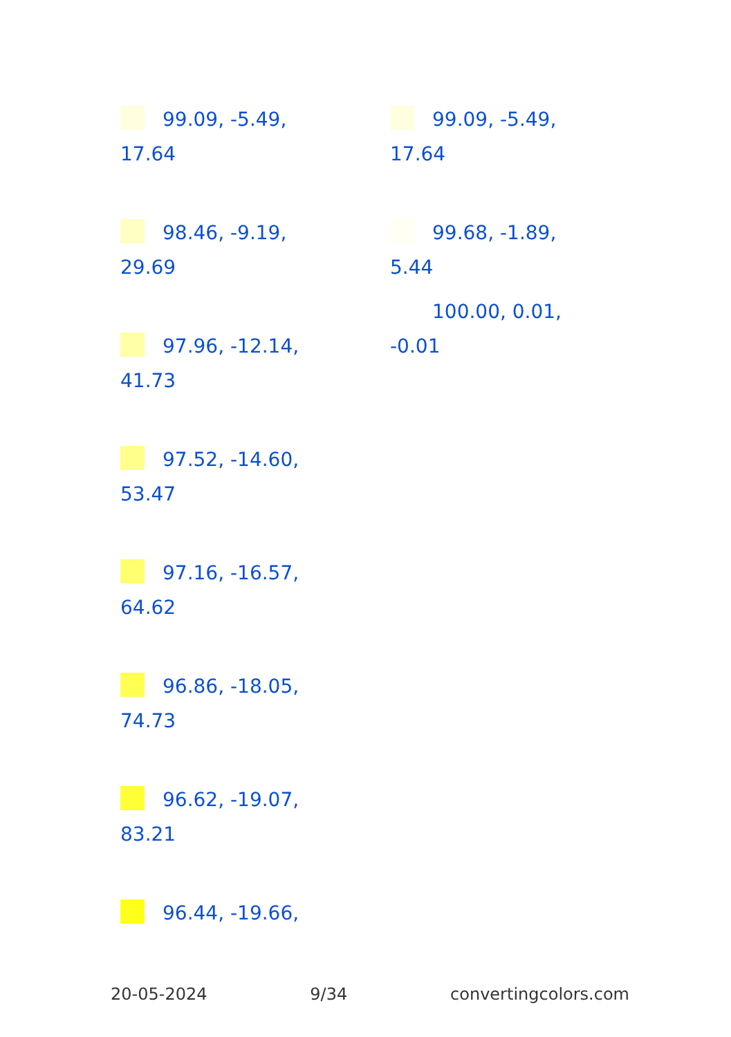99.09, -5.49, 17.64
98.46, -9.19, 29.69
97.96, -12.14, 41.73
97.52, -14.60, 53.47
97.16, -16.57, 64.62
96.86, -18.05, 74.73
96.62, -19.07, 83.21
96.44, -19.66,
99.09, -5.49, 17.64
99.68, -1.89, 5.44
100.00, 0.01, -0.01
20-05-2024 9/34 convertingcolors.com